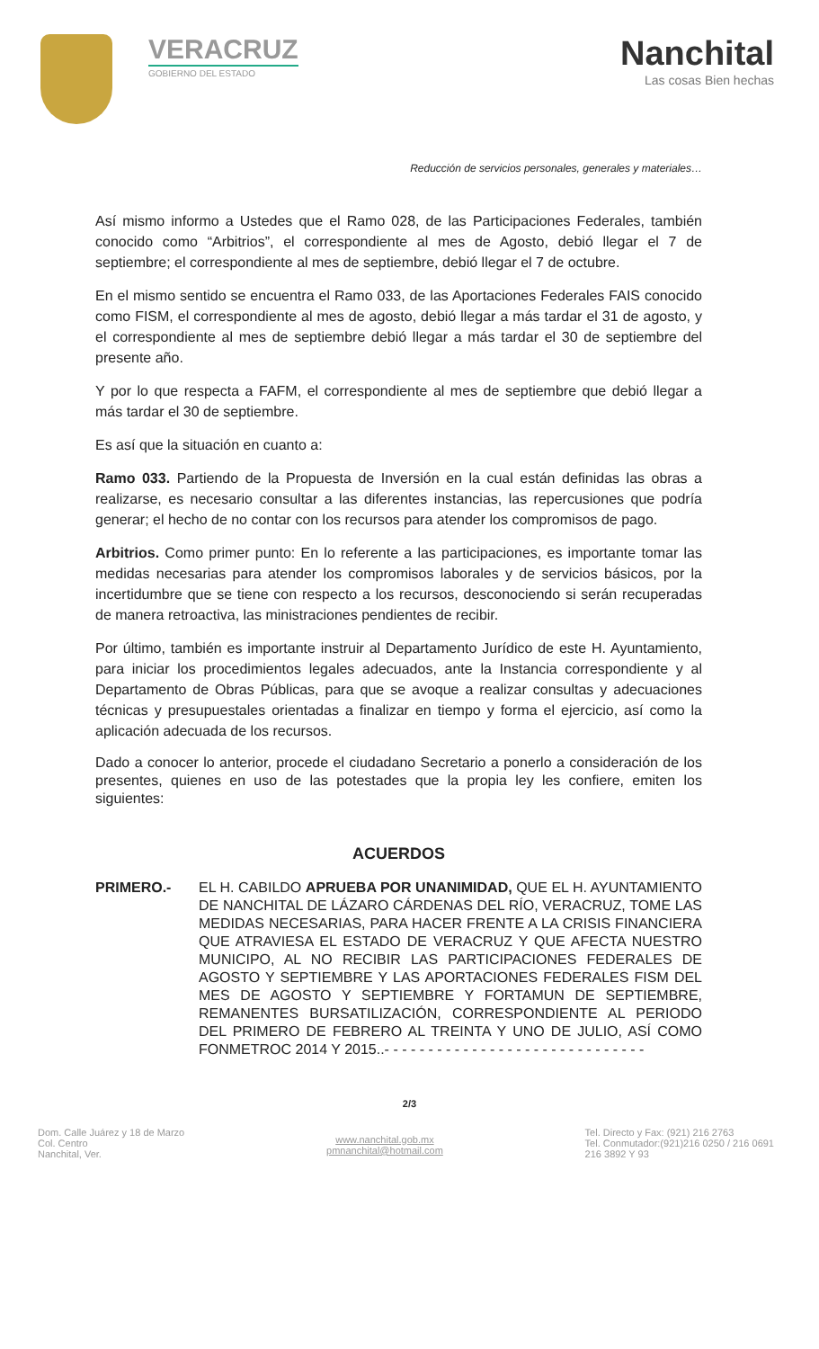VERACRUZ
GOBIERNO DEL ESTADO
Nanchital
Las cosas Bien hechas
Reducción de servicios personales, generales y materiales…
Así mismo informo a Ustedes que el Ramo 028, de las Participaciones Federales, también conocido como “Arbitrios”, el correspondiente al mes de Agosto, debió llegar el 7 de septiembre; el correspondiente al mes de septiembre, debió llegar el 7 de octubre.
En el mismo sentido se encuentra el Ramo 033, de las Aportaciones Federales FAIS conocido como FISM, el correspondiente al mes de agosto, debió llegar a más tardar el 31 de agosto, y el correspondiente al mes de septiembre debió llegar a más tardar el 30 de septiembre del presente año.
Y por lo que respecta a FAFM, el correspondiente al mes de septiembre que debió llegar a más tardar el 30 de septiembre.
Es así que la situación en cuanto a:
Ramo 033. Partiendo de la Propuesta de Inversión en la cual están definidas las obras a realizarse, es necesario consultar a las diferentes instancias, las repercusiones que podría generar; el hecho de no contar con los recursos para atender los compromisos de pago.
Arbitrios. Como primer punto: En lo referente a las participaciones, es importante tomar las medidas necesarias para atender los compromisos laborales y de servicios básicos, por la incertidumbre que se tiene con respecto a los recursos, desconociendo si serán recuperadas de manera retroactiva, las ministraciones pendientes de recibir.
Por último, también es importante instruir al Departamento Jurídico de este H. Ayuntamiento, para iniciar los procedimientos legales adecuados, ante la Instancia correspondiente y al Departamento de Obras Públicas, para que se avoque a realizar consultas y adecuaciones técnicas y presupuestales orientadas a finalizar en tiempo y forma el ejercicio, así como la aplicación adecuada de los recursos.
Dado a conocer lo anterior, procede el ciudadano Secretario a ponerlo a consideración de los presentes, quienes en uso de las potestades que la propia ley les confiere, emiten los siguientes:
ACUERDOS
PRIMERO.- EL H. CABILDO APRUEBA POR UNANIMIDAD, QUE EL H. AYUNTAMIENTO DE NANCHITAL DE LÁZARO CÁRDENAS DEL RÍO, VERACRUZ, TOME LAS MEDIDAS NECESARIAS, PARA HACER FRENTE A LA CRISIS FINANCIERA QUE ATRAVIESA EL ESTADO DE VERACRUZ Y QUE AFECTA NUESTRO MUNICIPO, AL NO RECIBIR LAS PARTICIPACIONES FEDERALES DE AGOSTO Y SEPTIEMBRE Y LAS APORTACIONES FEDERALES FISM DEL MES DE AGOSTO Y SEPTIEMBRE Y FORTAMUN DE SEPTIEMBRE, REMANENTES BURSATILIZACIÓN, CORRESPONDIENTE AL PERIODO DEL PRIMERO DE FEBRERO AL TREINTA Y UNO DE JULIO, ASÍ COMO FONMETROC 2014 Y 2015..- - - - - - - - - - - - - - - - - - - - - - - - - - - - - -
2/3
Dom. Calle Juárez y 18 de Marzo
Col. Centro
Nanchital, Ver.
www.nanchital.gob.mx
pmnanchital@hotmail.com
Tel. Directo y Fax: (921) 216 2763
Tel. Conmutador:(921)216 0250 / 216 0691
216 3892 Y 93